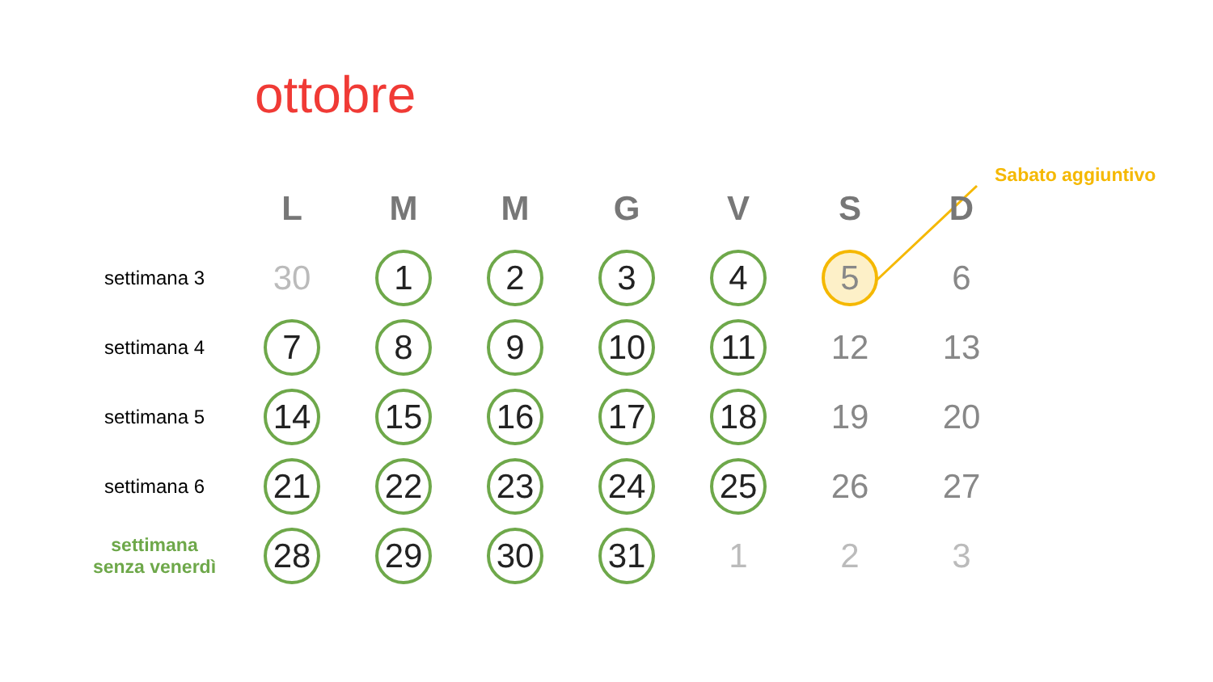ottobre
Sabato aggiuntivo
| | L | M | M | G | V | S | D |
| --- | --- | --- | --- | --- | --- | --- | --- |
| settimana 3 | 30 | 1 | 2 | 3 | 4 | 5 | 6 |
| settimana 4 | 7 | 8 | 9 | 10 | 11 | 12 | 13 |
| settimana 5 | 14 | 15 | 16 | 17 | 18 | 19 | 20 |
| settimana 6 | 21 | 22 | 23 | 24 | 25 | 26 | 27 |
| settimana senza venerdì | 28 | 29 | 30 | 31 | 1 | 2 | 3 |